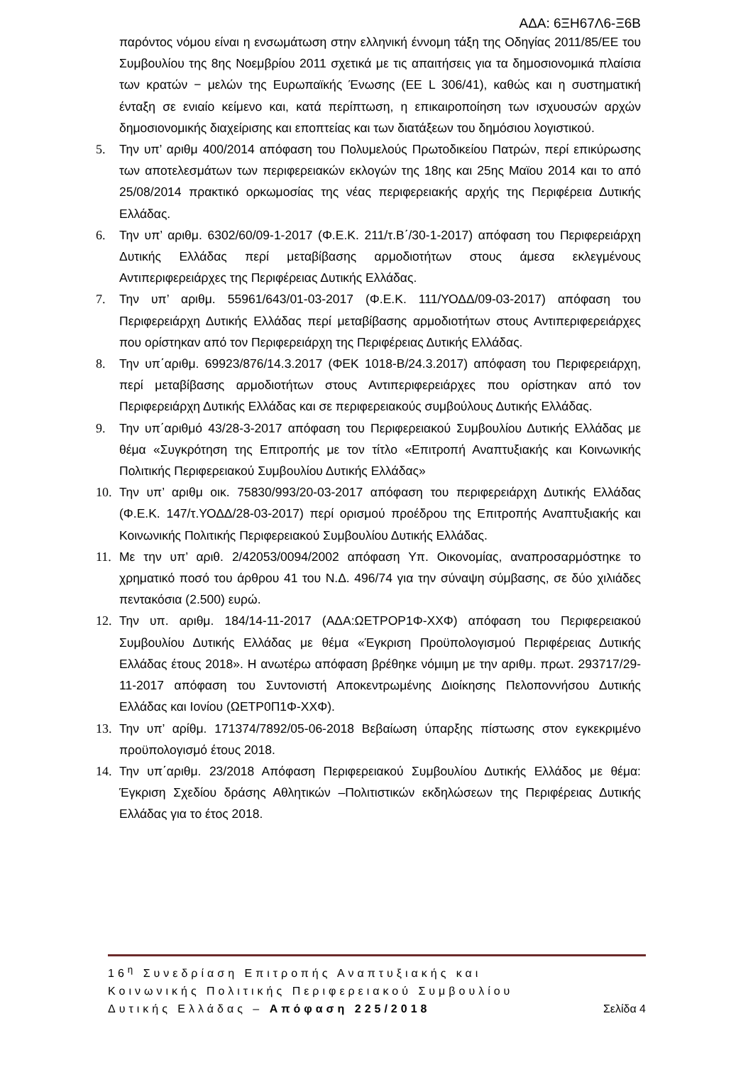ΑΔΑ: 6ΞΗ67Λ6-Ξ6Β
παρόντος νόμου είναι η ενσωμάτωση στην ελληνική έννομη τάξη της Οδηγίας 2011/85/ΕΕ του Συμβουλίου της 8ης Νοεμβρίου 2011 σχετικά με τις απαιτήσεις για τα δημοσιονομικά πλαίσια των κρατών − μελών της Ευρωπαϊκής Ένωσης (ΕΕ L 306/41), καθώς και η συστηματική ένταξη σε ενιαίο κείμενο και, κατά περίπτωση, η επικαιροποίηση των ισχυουσών αρχών δημοσιονομικής διαχείρισης και εποπτείας και των διατάξεων του δημόσιου λογιστικού.
5. Την υπ’ αριθμ 400/2014 απόφαση του Πολυμελούς Πρωτοδικείου Πατρών, περί επικύρωσης των αποτελεσμάτων των περιφερειακών εκλογών της 18ης και 25ης Μαϊου 2014 και το από 25/08/2014 πρακτικό ορκωμοσίας της νέας περιφερειακής αρχής της Περιφέρεια Δυτικής Ελλάδας.
6. Την υπ’ αριθμ. 6302/60/09-1-2017 (Φ.Ε.Κ. 211/τ.Β΄/30-1-2017) απόφαση του Περιφερειάρχη Δυτικής Ελλάδας περί μεταβίβασης αρμοδιοτήτων στους άμεσα εκλεγμένους Αντιπεριφερειάρχες της Περιφέρειας Δυτικής Ελλάδας.
7. Την υπ’ αριθμ. 55961/643/01-03-2017 (Φ.Ε.Κ. 111/ΥΟΔΔ/09-03-2017) απόφαση του Περιφερειάρχη Δυτικής Ελλάδας περί μεταβίβασης αρμοδιοτήτων στους Αντιπεριφερειάρχες που ορίστηκαν από τον Περιφερειάρχη της Περιφέρειας Δυτικής Ελλάδας.
8. Την υπ΄αριθμ. 69923/876/14.3.2017 (ΦΕΚ 1018-Β/24.3.2017) απόφαση του Περιφερειάρχη, περί μεταβίβασης αρμοδιοτήτων στους Αντιπεριφερειάρχες που ορίστηκαν από τον Περιφερειάρχη Δυτικής Ελλάδας και σε περιφερειακούς συμβούλους Δυτικής Ελλάδας.
9. Την υπ΄αριθμό 43/28-3-2017 απόφαση του Περιφερειακού Συμβουλίου Δυτικής Ελλάδας με θέμα «Συγκρότηση της Επιτροπής με τον τίτλο «Επιτροπή Αναπτυξιακής και Κοινωνικής Πολιτικής Περιφερειακού Συμβουλίου Δυτικής Ελλάδας»
10. Την υπ’ αριθμ οικ. 75830/993/20-03-2017 απόφαση του περιφερειάρχη Δυτικής Ελλάδας (Φ.Ε.Κ. 147/τ.ΥΟΔΔ/28-03-2017) περί ορισμού προέδρου της Επιτροπής Αναπτυξιακής και Κοινωνικής Πολιτικής Περιφερειακού Συμβουλίου Δυτικής Ελλάδας.
11. Με την υπ’ αριθ. 2/42053/0094/2002 απόφαση Υπ. Οικονομίας, αναπροσαρμόστηκε το χρηματικό ποσό του άρθρου 41 του Ν.Δ. 496/74 για την σύναψη σύμβασης, σε δύο χιλιάδες πεντακόσια (2.500) ευρώ.
12. Την υπ. αριθμ. 184/14-11-2017 (ΑΔΑ:ΩΕΤΡΟΡ1Φ-ΧΧΦ) απόφαση του Περιφερειακού Συμβουλίου Δυτικής Ελλάδας με θέμα «Έγκριση Προϋπολογισμού Περιφέρειας Δυτικής Ελλάδας έτους 2018». Η ανωτέρω απόφαση βρέθηκε νόμιμη με την αριθμ. πρωτ. 293717/29-11-2017 απόφαση του Συντονιστή Αποκεντρωμένης Διοίκησης Πελοποννήσου Δυτικής Ελλάδας και Ιονίου (ΩΕΤΡ0Π1Φ-ΧΧΦ).
13. Την υπ’ αρίθμ. 171374/7892/05-06-2018 Βεβαίωση ύπαρξης πίστωσης στον εγκεκριμένο προϋπολογισμό έτους 2018.
14. Την υπ΄αριθμ. 23/2018 Απόφαση Περιφερειακού Συμβουλίου Δυτικής Ελλάδος με θέμα: Έγκριση Σχεδίου δράσης Αθλητικών –Πολιτιστικών εκδηλώσεων της Περιφέρειας Δυτικής Ελλάδας για το έτος 2018.
16<sup>η</sup> Συνεδρίαση Επιτροπής Αναπτυξιακής και
Κοινωνικής Πολιτικής Περιφερειακού Συμβουλίου
Δυτικής Ελλάδας – Απόφαση 225/2018 Σελίδα 4